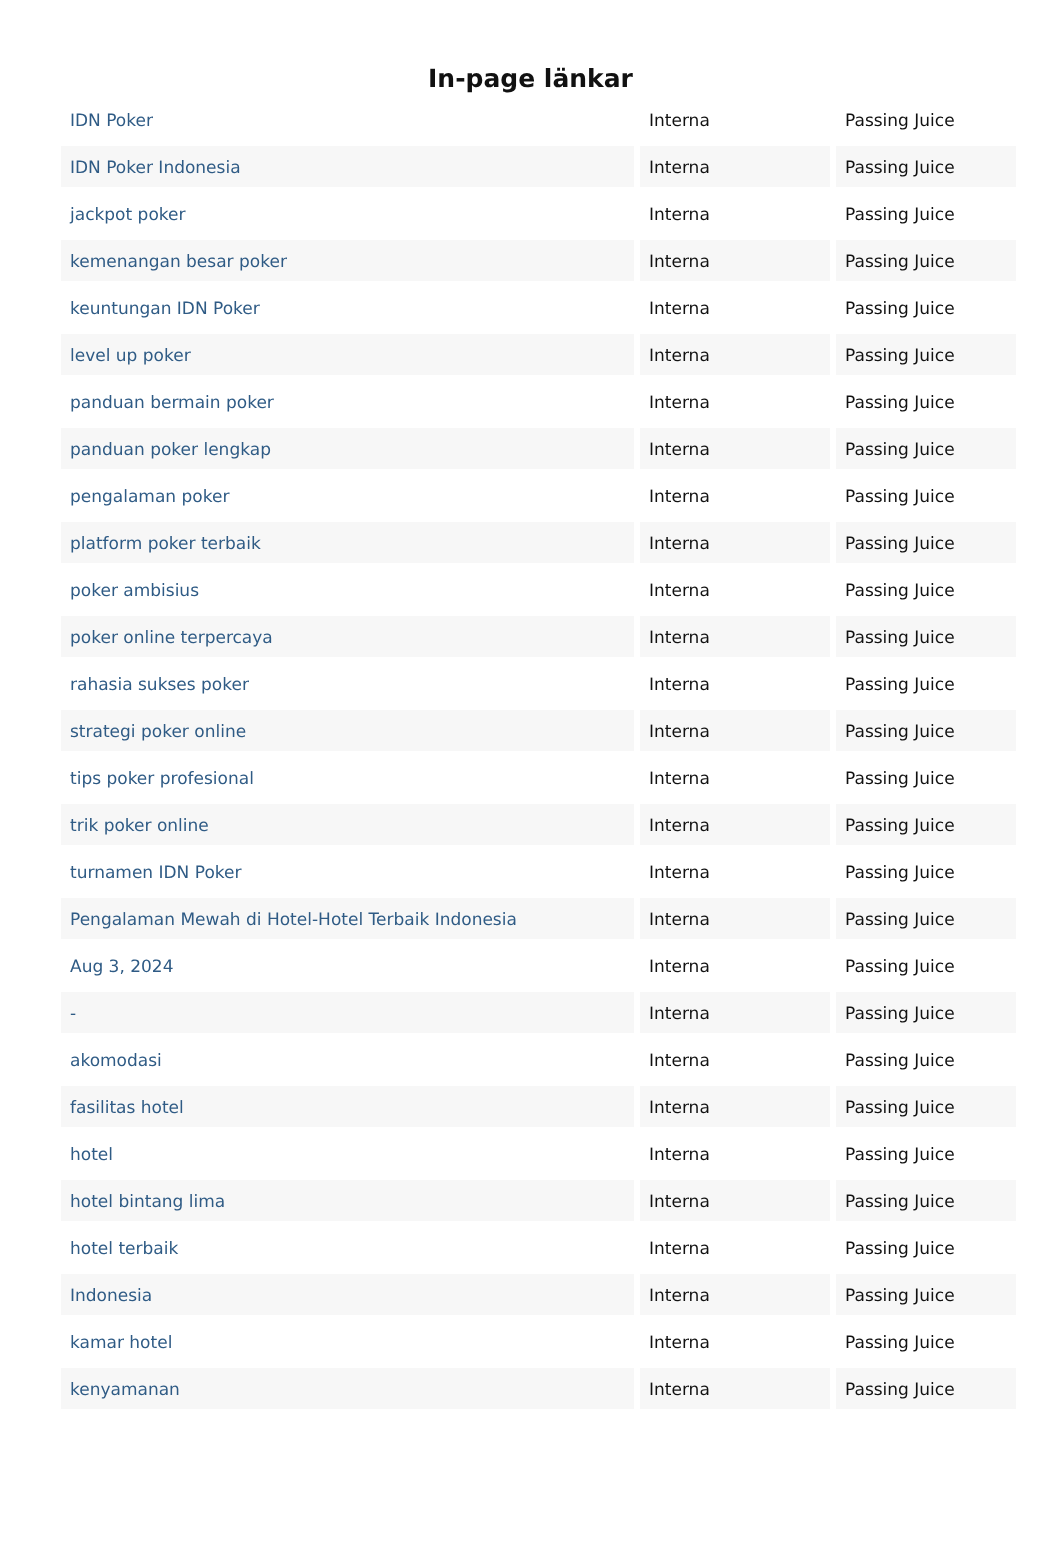In-page länkar
| IDN Poker | Interna | Passing Juice |
| IDN Poker Indonesia | Interna | Passing Juice |
| jackpot poker | Interna | Passing Juice |
| kemenangan besar poker | Interna | Passing Juice |
| keuntungan IDN Poker | Interna | Passing Juice |
| level up poker | Interna | Passing Juice |
| panduan bermain poker | Interna | Passing Juice |
| panduan poker lengkap | Interna | Passing Juice |
| pengalaman poker | Interna | Passing Juice |
| platform poker terbaik | Interna | Passing Juice |
| poker ambisius | Interna | Passing Juice |
| poker online terpercaya | Interna | Passing Juice |
| rahasia sukses poker | Interna | Passing Juice |
| strategi poker online | Interna | Passing Juice |
| tips poker profesional | Interna | Passing Juice |
| trik poker online | Interna | Passing Juice |
| turnamen IDN Poker | Interna | Passing Juice |
| Pengalaman Mewah di Hotel-Hotel Terbaik Indonesia | Interna | Passing Juice |
| Aug 3, 2024 | Interna | Passing Juice |
| - | Interna | Passing Juice |
| akomodasi | Interna | Passing Juice |
| fasilitas hotel | Interna | Passing Juice |
| hotel | Interna | Passing Juice |
| hotel bintang lima | Interna | Passing Juice |
| hotel terbaik | Interna | Passing Juice |
| Indonesia | Interna | Passing Juice |
| kamar hotel | Interna | Passing Juice |
| kenyamanan | Interna | Passing Juice |